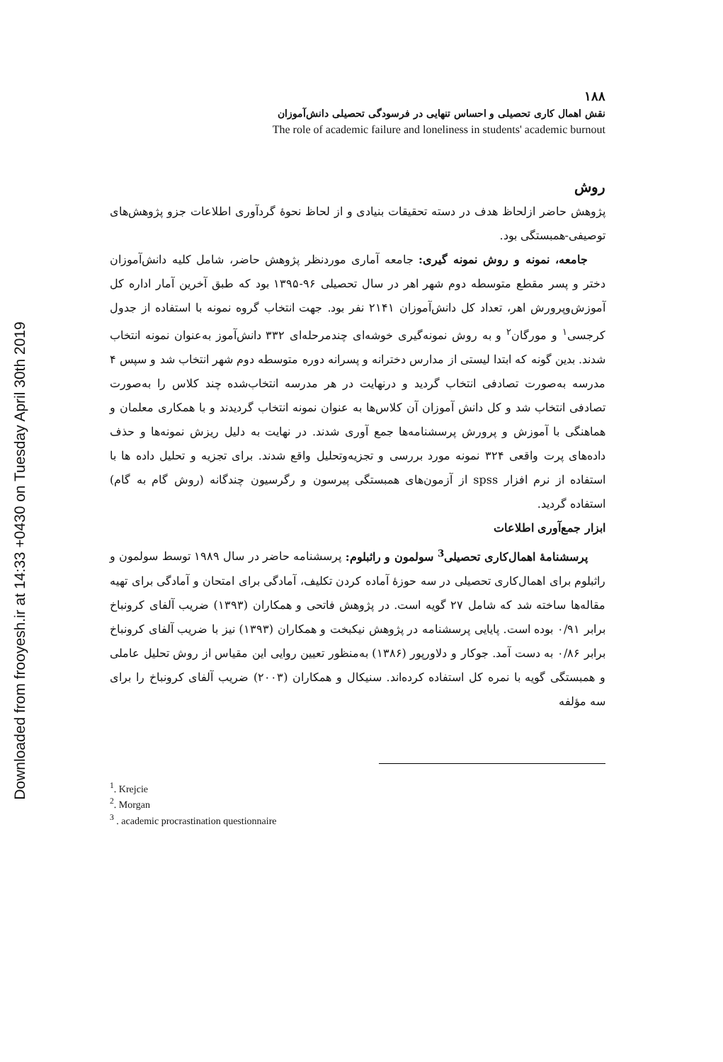Downloaded from frooyesh.ir at 14:33 +0430 on Tuesday April 30th 2019
۱۸۸
نقش اهمال کاری تحصیلی و احساس تنهایی در فرسودگی تحصیلی دانش‌آموزان
The role of academic failure and loneliness in students' academic burnout
روش
پژوهش حاضر ازلحاظ هدف در دسته تحقیقات بنیادی و از لحاظ نحوهٔ گردآوری اطلاعات جزو پژوهش‌های توصیفی-همبستگی بود.
جامعه، نمونه و روش نمونه گیری: جامعه آماری موردنظر پژوهش حاضر، شامل کلیه دانش‌آموزان دختر و پسر مقطع متوسطه دوم شهر اهر در سال تحصیلی ۹۶-۱۳۹۵ بود که طبق آخرین آمار اداره کل آموزش‌وپرورش اهر، تعداد کل دانش‌آموزان ۲۱۴۱ نفر بود. جهت انتخاب گروه نمونه با استفاده از جدول کرجسی<sup>۱</sup> و مورگان<sup>۲</sup> و به روش نمونه‌گیری خوشه‌ای چندمرحله‌ای ۳۳۲ دانش‌آموز به‌عنوان نمونه انتخاب شدند. بدین گونه که ابتدا لیستی از مدارس دخترانه و پسرانه دوره متوسطه دوم شهر انتخاب شد و سپس ۴ مدرسه به‌صورت تصادفی انتخاب گردید و درنهایت در هر مدرسه انتخاب‌شده چند کلاس را به‌صورت تصادفی انتخاب شد و کل دانش آموزان آن کلاس‌ها به عنوان نمونه انتخاب گردیدند و با همکاری معلمان و هماهنگی با آموزش و پرورش پرسشنامه‌ها جمع آوری شدند. در نهایت به دلیل ریزش نمونه‌ها و حذف داده‌های پرت واقعی ۳۲۴ نمونه مورد بررسی و تجزیه‌وتحلیل واقع شدند. برای تجزیه و تحلیل داده ها با استفاده از نرم افزار spss از آزمون‌های همبستگی پیرسون و رگرسیون چندگانه (روش گام به گام) استفاده گردید.
ابزار جمع‌آوری اطلاعات
پرسشنامهٔ اهمال‌کاری تحصیلی<sup>3</sup> سولمون و راثبلوم: پرسشنامه حاضر در سال ۱۹۸۹ توسط سولمون و راثبلوم برای اهمال‌کاری تحصیلی در سه حوزهٔ آماده کردن تکلیف، آمادگی برای امتحان و آمادگی برای تهیه مقاله‌ها ساخته شد که شامل ۲۷ گویه است. در پژوهش فاتحی و همکاران (۱۳۹۳) ضریب آلفای کرونباخ برابر ۰/۹۱ بوده است. پایایی پرسشنامه در پژوهش نیکبخت و همکاران (۱۳۹۳) نیز با ضریب آلفای کرونباخ برابر ۰/۸۶ به دست آمد. جوکار و دلاورپور (۱۳۸۶) به‌منظور تعیین روایی این مقیاس از روش تحلیل عاملی و همبستگی گویه با نمره کل استفاده کرده‌اند. سنیکال و همکاران (۲۰۰۳) ضریب آلفای کرونباخ را برای سه مؤلفه
<sup>1</sup>. Krejcie
<sup>2</sup>. Morgan
<sup>3</sup> . academic procrastination questionnaire